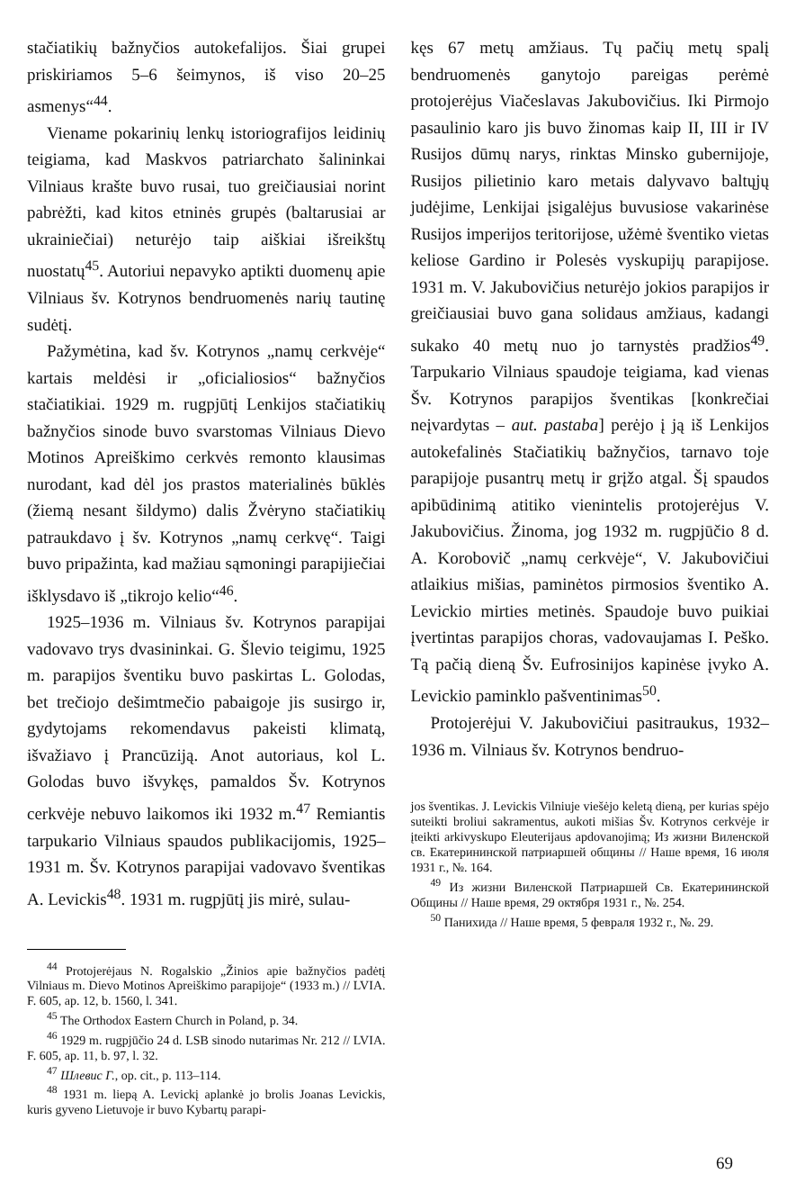stačiatikių bažnyčios autokefalijos. Šiai grupei priskiriamos 5–6 šeimynos, iš viso 20–25 asmenys“<sup>44</sup>.
Viename pokarinių lenkų istoriografijos leidinių teigiama, kad Maskvos patriarchato šalininkai Vilniaus krašte buvo rusai, tuo greičiausiai norint pabrėžti, kad kitos etninės grupės (baltarusiai ar ukrainiečiai) neturėjo taip aiškiai išreikštų nuostatų<sup>45</sup>. Autoriui nepavyko aptikti duomenų apie Vilniaus šv. Kotrynos bendruomenės narių tautinę sudėtį.
Pažymėtina, kad šv. Kotrynos „namų cerkvėje“ kartais meldėsi ir „oficialiosios“ bažnyčios stačiatikiai. 1929 m. rugpjūtį Lenkijos stačiatikių bažnyčios sinode buvo svarstomas Vilniaus Dievo Motinos Apreiškimo cerkvės remonto klausimas nurodant, kad dėl jos prastos materialinės būklės (žiemą nesant šildymo) dalis Žvėryno stačiatikių patraukdavo į šv. Kotrynos „namų cerkvę“. Taigi buvo pripažinta, kad mažiau sąmoningi parapijiečiai išklysdavo iš „tikrojo kelio“<sup>46</sup>.
1925–1936 m. Vilniaus šv. Kotrynos parapijai vadovavo trys dvasininkai. G. Šlevio teigimu, 1925 m. parapijos šventiku buvo paskirtas L. Golodas, bet trečiojo dešimtmečio pabaigoje jis susirgo ir, gydytojams rekomendavus pakeisti klimatą, išvažiavo į Prancūziją. Anot autoriaus, kol L. Golodas buvo išvykęs, pamaldos Šv. Kotrynos cerkvėje nebuvo laikomos iki 1932 m.<sup>47</sup> Remiantis tarpukario Vilniaus spaudos publikacijomis, 1925–1931 m. Šv. Kotrynos parapijai vadovavo šventikas A. Levickis<sup>48</sup>. 1931 m. rugpjūtį jis mirė, sulau-
<sup>44</sup> Protojerėjaus N. Rogalskio „Žinios apie bažnyčios padėtį Vilniaus m. Dievo Motinos Apreiškimo parapijoje“ (1933 m.) // LVIA. F. 605, ap. 12, b. 1560, l. 341.
<sup>45</sup> The Orthodox Eastern Church in Poland, p. 34.
<sup>46</sup> 1929 m. rugpjūčio 24 d. LSB sinodo nutarimas Nr. 212 // LVIA. F. 605, ap. 11, b. 97, l. 32.
<sup>47</sup> Шлевис Г., op. cit., p. 113–114.
<sup>48</sup> 1931 m. liepą A. Levickį aplankė jo brolis Joanas Levickis, kuris gyveno Lietuvoje ir buvo Kybartų parapi-
kęs 67 metų amžiaus. Tų pačių metų spalį bendruomenės ganytojo pareigas perėmė protojerėjus Viačeslavas Jakubovičius. Iki Pirmojo pasaulinio karo jis buvo žinomas kaip II, III ir IV Rusijos dūmų narys, rinktas Minsko gubernijoje, Rusijos pilietinio karo metais dalyvavo baltųjų judėjime, Lenkijai įsigalėjus buvusiose vakarinėse Rusijos imperijos teritorijose, užėmė šventiko vietas keliose Gardino ir Polesės vyskupijų parapijose. 1931 m. V. Jakubovičius neturėjo jokios parapijos ir greičiausiai buvo gana solidaus amžiaus, kadangi sukako 40 metų nuo jo tarnystės pradžios<sup>49</sup>. Tarpukario Vilniaus spaudoje teigiama, kad vienas Šv. Kotrynos parapijos šventikas [konkrečiai neįvardytas – aut. pastaba] perėjo į ją iš Lenkijos autokefalinės Stačiatikių bažnyčios, tarnavo toje parapijoje pusantrų metų ir grįžo atgal. Šį spaudos apibūdinimą atitiko vienintelis protojerėjus V. Jakubovičius. Žinoma, jog 1932 m. rugpjūčio 8 d. A. Korobovič „namų cerkvėje“, V. Jakubovičiui atlaikius mišias, paminėtos pirmosios šventiko A. Levickio mirties metinės. Spaudoje buvo puikiai įvertintas parapijos choras, vadovaujamas I. Peško. Tą pačią dieną Šv. Eufrosinijos kapinėse įvyko A. Levickio paminklo pašventinimas<sup>50</sup>.
Protojerėjui V. Jakubovičiui pasitraukus, 1932–1936 m. Vilniaus šv. Kotrynos bendruo-
jos šventikas. J. Levickis Vilniuje viešėjo keletą dieną, per kurias spėjo suteikti broliui sakramentus, aukoti mišias Šv. Kotrynos cerkvėje ir įteikti arkivyskupo Eleuterijaus apdovanojimą; Из жизни Виленской св. Екатерининской патриаршей общины // Наше время, 16 июля 1931 г., №. 164.
<sup>49</sup> Из жизни Виленской Патриаршей Св. Екатерининской Общины // Наше время, 29 октября 1931 г., №. 254.
<sup>50</sup> Панихида // Наше время, 5 февраля 1932 г., №. 29.
69